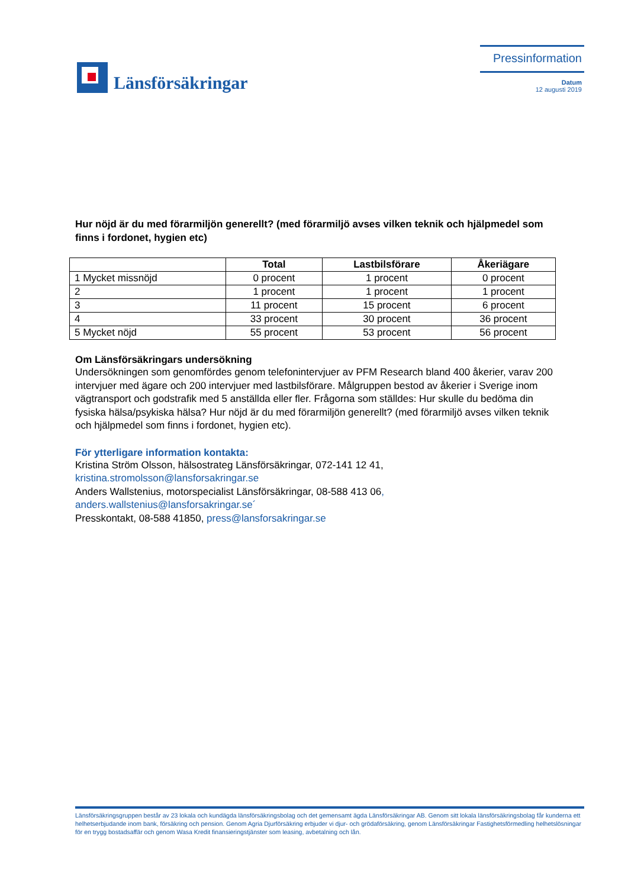Länsförsäkringar
Pressinformation
Datum
12 augusti 2019
Hur nöjd är du med förarmiljön generellt? (med förarmiljö avses vilken teknik och hjälpmedel som finns i fordonet, hygien etc)
| | Total | Lastbilsförare | Åkeriägare |
| --- | --- | --- | --- |
| 1 Mycket missnöjd | 0 procent | 1 procent | 0 procent |
| 2 | 1 procent | 1 procent | 1 procent |
| 3 | 11 procent | 15 procent | 6 procent |
| 4 | 33 procent | 30 procent | 36 procent |
| 5 Mycket nöjd | 55 procent | 53 procent | 56 procent |
Om Länsförsäkringars undersökning
Undersökningen som genomfördes genom telefonintervjuer av PFM Research bland 400 åkerier, varav 200 intervjuer med ägare och 200 intervjuer med lastbilsförare. Målgruppen bestod av åkerier i Sverige inom vägtransport och godstrafik med 5 anställda eller fler. Frågorna som ställdes: Hur skulle du bedöma din fysiska hälsa/psykiska hälsa? Hur nöjd är du med förarmiljön generellt? (med förarmiljö avses vilken teknik och hjälpmedel som finns i fordonet, hygien etc).
För ytterligare information kontakta:
Kristina Ström Olsson, hälsostrateg Länsförsäkringar, 072-141 12 41, kristina.stromolsson@lansforsakringar.se
Anders Wallstenius, motorspecialist Länsförsäkringar, 08-588 413 06, anders.wallstenius@lansforsakringar.se´
Presskontakt, 08-588 41850, press@lansforsakringar.se
Länsförsäkringsgruppen består av 23 lokala och kundägda länsförsäkringsbolag och det gemensamt ägda Länsförsäkringar AB. Genom sitt lokala länsförsäkringsbolag får kunderna ett helhetserbjudande inom bank, försäkring och pension. Genom Agria Djurförsäkring erbjuder vi djur- och grödaförsäkring, genom Länsförsäkringar Fastighetsförmedling helhetslösningar för en trygg bostadsaffär och genom Wasa Kredit finansieringstjänster som leasing, avbetalning och lån.